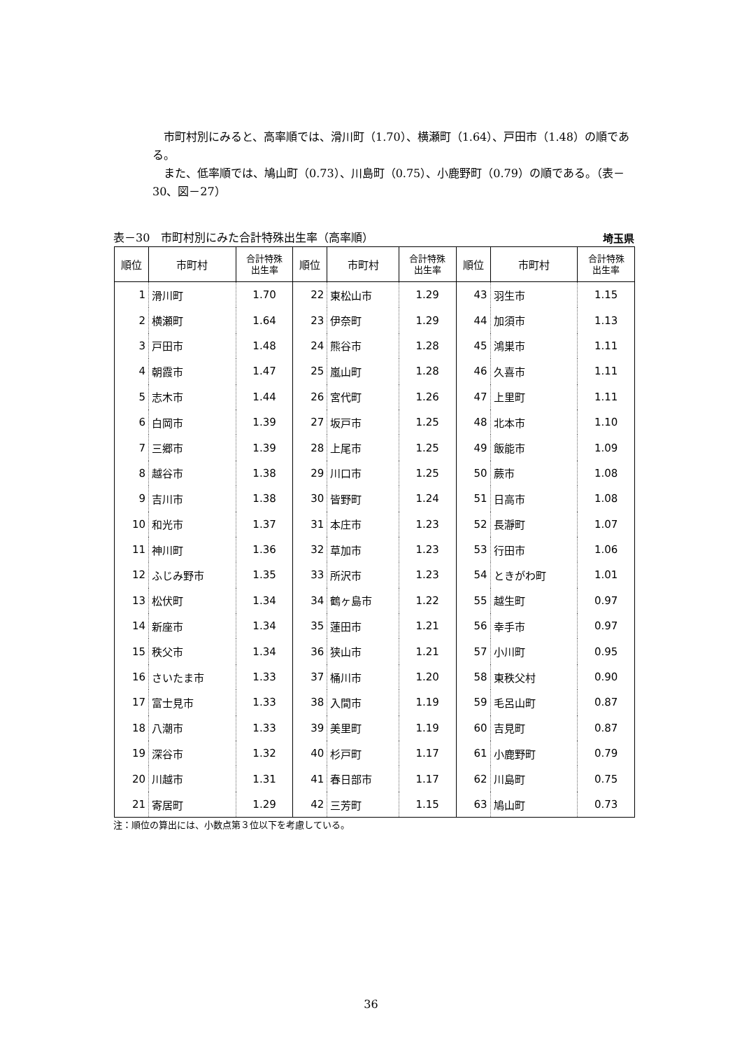市町村別にみると、高率順では、滑川町（1.70）、横瀬町（1.64）、戸田市（1.48）の順である。
また、低率順では、鳩山町（0.73）、川島町（0.75）、小鹿野町（0.79）の順である。（表－30、図－27）
表－30　市町村別にみた合計特殊出生率（高率順） 埼玉県
| 順位 | 市町村 | 合計特殊 出生率 | 順位 | 市町村 | 合計特殊 出生率 | 順位 | 市町村 | 合計特殊 出生率 |
| --- | --- | --- | --- | --- | --- | --- | --- | --- |
| 1 | 滑川町 | 1.70 | 22 | 東松山市 | 1.29 | 43 | 羽生市 | 1.15 |
| 2 | 横瀬町 | 1.64 | 23 | 伊奈町 | 1.29 | 44 | 加須市 | 1.13 |
| 3 | 戸田市 | 1.48 | 24 | 熊谷市 | 1.28 | 45 | 鴻巣市 | 1.11 |
| 4 | 朝霞市 | 1.47 | 25 | 嵐山町 | 1.28 | 46 | 久喜市 | 1.11 |
| 5 | 志木市 | 1.44 | 26 | 宮代町 | 1.26 | 47 | 上里町 | 1.11 |
| 6 | 白岡市 | 1.39 | 27 | 坂戸市 | 1.25 | 48 | 北本市 | 1.10 |
| 7 | 三郷市 | 1.39 | 28 | 上尾市 | 1.25 | 49 | 飯能市 | 1.09 |
| 8 | 越谷市 | 1.38 | 29 | 川口市 | 1.25 | 50 | 蕨市 | 1.08 |
| 9 | 吉川市 | 1.38 | 30 | 皆野町 | 1.24 | 51 | 日高市 | 1.08 |
| 10 | 和光市 | 1.37 | 31 | 本庄市 | 1.23 | 52 | 長瀞町 | 1.07 |
| 11 | 神川町 | 1.36 | 32 | 草加市 | 1.23 | 53 | 行田市 | 1.06 |
| 12 | ふじみ野市 | 1.35 | 33 | 所沢市 | 1.23 | 54 | ときがわ町 | 1.01 |
| 13 | 松伏町 | 1.34 | 34 | 鶴ヶ島市 | 1.22 | 55 | 越生町 | 0.97 |
| 14 | 新座市 | 1.34 | 35 | 蓮田市 | 1.21 | 56 | 幸手市 | 0.97 |
| 15 | 秩父市 | 1.34 | 36 | 狭山市 | 1.21 | 57 | 小川町 | 0.95 |
| 16 | さいたま市 | 1.33 | 37 | 桶川市 | 1.20 | 58 | 東秩父村 | 0.90 |
| 17 | 富士見市 | 1.33 | 38 | 入間市 | 1.19 | 59 | 毛呂山町 | 0.87 |
| 18 | 八潮市 | 1.33 | 39 | 美里町 | 1.19 | 60 | 吉見町 | 0.87 |
| 19 | 深谷市 | 1.32 | 40 | 杉戸町 | 1.17 | 61 | 小鹿野町 | 0.79 |
| 20 | 川越市 | 1.31 | 41 | 春日部市 | 1.17 | 62 | 川島町 | 0.75 |
| 21 | 寄居町 | 1.29 | 42 | 三芳町 | 1.15 | 63 | 鳩山町 | 0.73 |
注：順位の算出には、小数点第３位以下を考慮している。
36